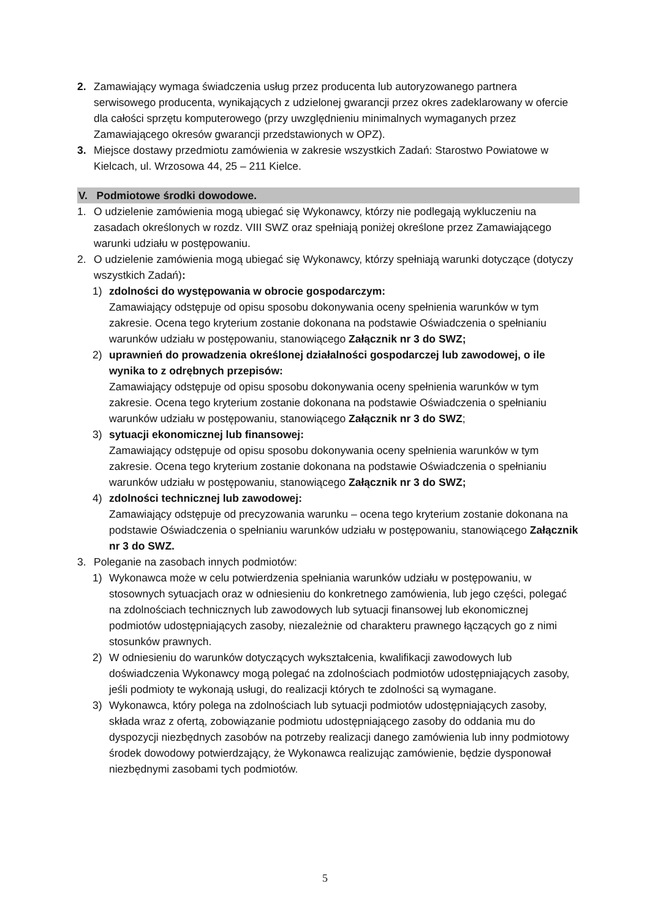2. Zamawiający wymaga świadczenia usług przez producenta lub autoryzowanego partnera serwisowego producenta, wynikających z udzielonej gwarancji przez okres zadeklarowany w ofercie dla całości sprzętu komputerowego (przy uwzględnieniu minimalnych wymaganych przez Zamawiającego okresów gwarancji przedstawionych w OPZ).
3. Miejsce dostawy przedmiotu zamówienia w zakresie wszystkich Zadań: Starostwo Powiatowe w Kielcach, ul. Wrzosowa 44, 25 – 211 Kielce.
V. Podmiotowe środki dowodowe.
1. O udzielenie zamówienia mogą ubiegać się Wykonawcy, którzy nie podlegają wykluczeniu na zasadach określonych w rozdz. VIII SWZ oraz spełniają poniżej określone przez Zamawiającego warunki udziału w postępowaniu.
2. O udzielenie zamówienia mogą ubiegać się Wykonawcy, którzy spełniają warunki dotyczące (dotyczy wszystkich Zadań):
1) zdolności do występowania w obrocie gospodarczym:
Zamawiający odstępuje od opisu sposobu dokonywania oceny spełnienia warunków w tym zakresie. Ocena tego kryterium zostanie dokonana na podstawie Oświadczenia o spełnianiu warunków udziału w postępowaniu, stanowiącego Załącznik nr 3 do SWZ;
2) uprawnień do prowadzenia określonej działalności gospodarczej lub zawodowej, o ile wynika to z odrębnych przepisów:
Zamawiający odstępuje od opisu sposobu dokonywania oceny spełnienia warunków w tym zakresie. Ocena tego kryterium zostanie dokonana na podstawie Oświadczenia o spełnianiu warunków udziału w postępowaniu, stanowiącego Załącznik nr 3 do SWZ;
3) sytuacji ekonomicznej lub finansowej:
Zamawiający odstępuje od opisu sposobu dokonywania oceny spełnienia warunków w tym zakresie. Ocena tego kryterium zostanie dokonana na podstawie Oświadczenia o spełnianiu warunków udziału w postępowaniu, stanowiącego Załącznik nr 3 do SWZ;
4) zdolności technicznej lub zawodowej:
Zamawiający odstępuje od precyzowania warunku – ocena tego kryterium zostanie dokonana na podstawie Oświadczenia o spełnianiu warunków udziału w postępowaniu, stanowiącego Załącznik nr 3 do SWZ.
3. Poleganie na zasobach innych podmiotów:
1) Wykonawca może w celu potwierdzenia spełniania warunków udziału w postępowaniu, w stosownych sytuacjach oraz w odniesieniu do konkretnego zamówienia, lub jego części, polegać na zdolnościach technicznych lub zawodowych lub sytuacji finansowej lub ekonomicznej podmiotów udostępniających zasoby, niezależnie od charakteru prawnego łączących go z nimi stosunków prawnych.
2) W odniesieniu do warunków dotyczących wykształcenia, kwalifikacji zawodowych lub doświadczenia Wykonawcy mogą polegać na zdolnościach podmiotów udostępniających zasoby, jeśli podmioty te wykonają usługi, do realizacji których te zdolności są wymagane.
3) Wykonawca, który polega na zdolnościach lub sytuacji podmiotów udostępniających zasoby, składa wraz z ofertą, zobowiązanie podmiotu udostępniającego zasoby do oddania mu do dyspozycji niezbędnych zasobów na potrzeby realizacji danego zamówienia lub inny podmiotowy środek dowodowy potwierdzający, że Wykonawca realizując zamówienie, będzie dysponował niezbędnymi zasobami tych podmiotów.
5